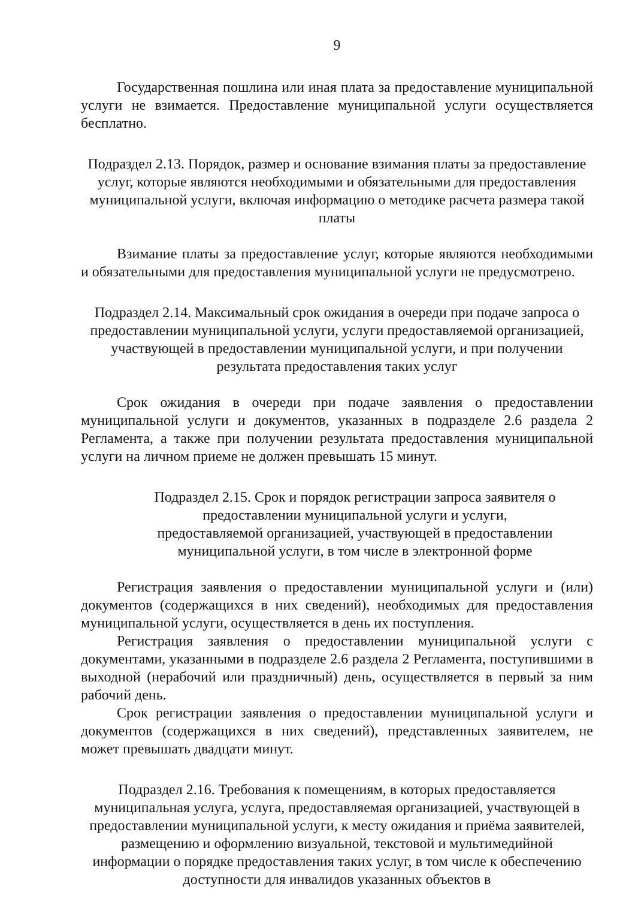9
Государственная пошлина или иная плата за предоставление муниципальной услуги не взимается. Предоставление муниципальной услуги осуществляется бесплатно.
Подраздел 2.13. Порядок, размер и основание взимания платы за предоставление услуг, которые являются необходимыми и обязательными для предоставления муниципальной услуги, включая информацию о методике расчета размера такой платы
Взимание платы за предоставление услуг, которые являются необходимыми и обязательными для предоставления муниципальной услуги не предусмотрено.
Подраздел 2.14. Максимальный срок ожидания в очереди при подаче запроса о предоставлении муниципальной услуги, услуги предоставляемой организацией, участвующей в предоставлении муниципальной услуги, и при получении результата предоставления таких услуг
Срок ожидания в очереди при подаче заявления о предоставлении муниципальной услуги и документов, указанных в подразделе 2.6 раздела 2 Регламента, а также при получении результата предоставления муниципальной услуги на личном приеме не должен превышать 15 минут.
Подраздел 2.15. Срок и порядок регистрации запроса заявителя о предоставлении муниципальной услуги и услуги, предоставляемой организацией, участвующей в предоставлении муниципальной услуги, в том числе в электронной форме
Регистрация заявления о предоставлении муниципальной услуги и (или) документов (содержащихся в них сведений), необходимых для предоставления муниципальной услуги, осуществляется в день их поступления.
Регистрация заявления о предоставлении муниципальной услуги с документами, указанными в подразделе 2.6 раздела 2 Регламента, поступившими в выходной (нерабочий или праздничный) день, осуществляется в первый за ним рабочий день.
Срок регистрации заявления о предоставлении муниципальной услуги и документов (содержащихся в них сведений), представленных заявителем, не может превышать двадцати минут.
Подраздел 2.16. Требования к помещениям, в которых предоставляется муниципальная услуга, услуга, предоставляемая организацией, участвующей в предоставлении муниципальной услуги, к месту ожидания и приёма заявителей, размещению и оформлению визуальной, текстовой и мультимедийной информации о порядке предоставления таких услуг, в том числе к обеспечению доступности для инвалидов указанных объектов в